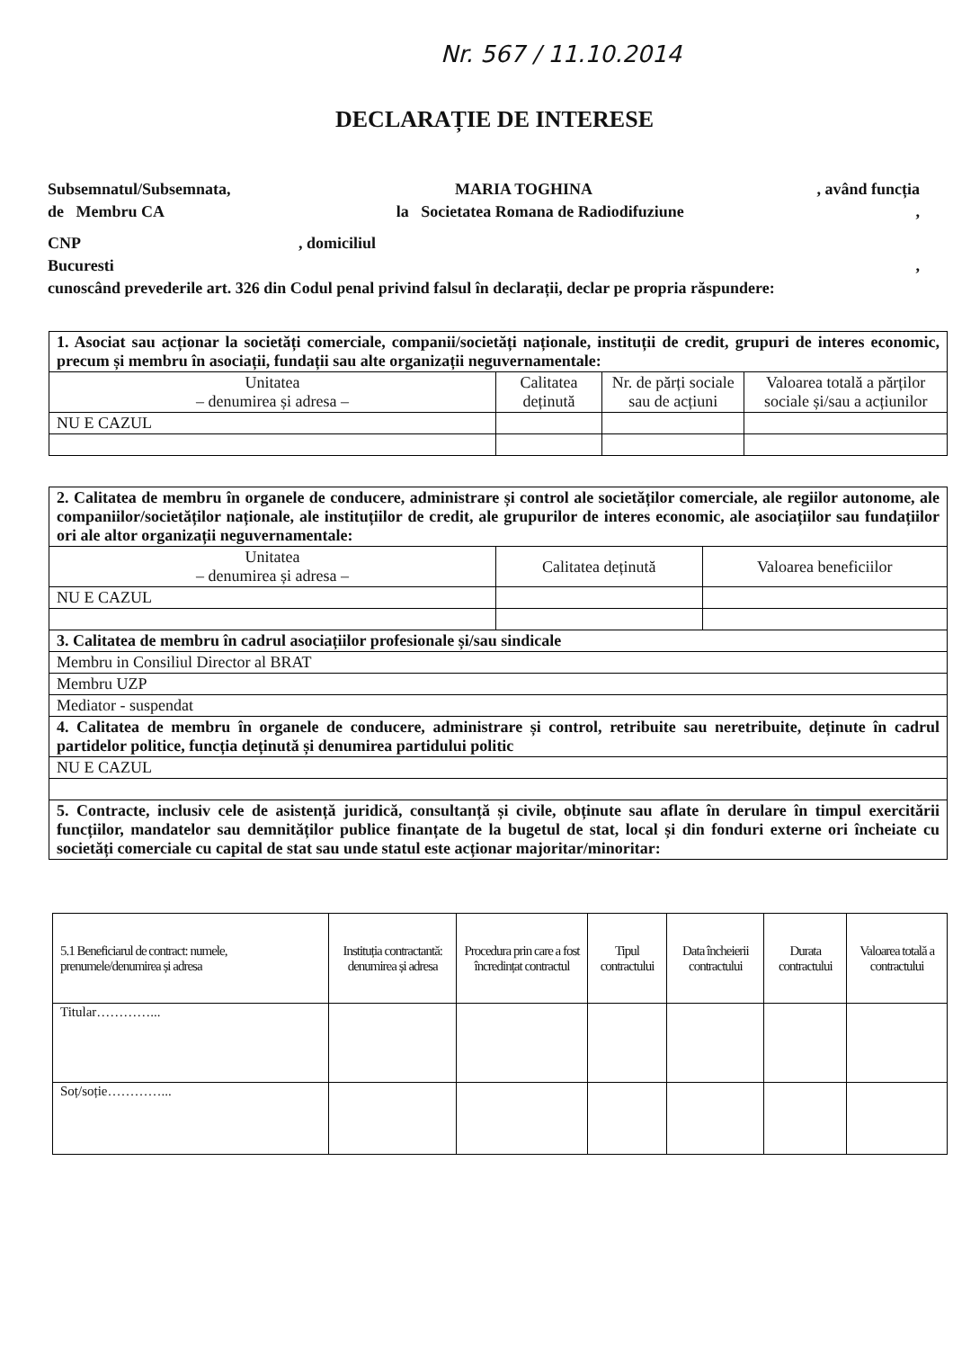Nr. 567 / 11.10.2014
DECLARAȚIE DE INTERESE
Subsemnatul/Subsemnata, MARIA TOGHINA, având funcția
de Membru CA la Societatea Romana de Radiodifuziune,
CNP , domiciliul
Bucuresti,
cunoscând prevederile art. 326 din Codul penal privind falsul în declarații, declar pe propria răspundere:
| 1. Asociat sau acționar la societăți comerciale, companii/societăți naționale, instituții de credit, grupuri de interes economic, precum și membru în asociații, fundații sau alte organizații neguvernamentale: | | | |
| Unitatea – denumirea și adresa – | Calitatea deținută | Nr. de părți sociale sau de acțiuni | Valoarea totală a părților sociale și/sau a acțiunilor |
| NU E CAZUL | | | |
| 2. Calitatea de membru în organele de conducere, administrare și control ale societăților comerciale, ale regiilor autonome, ale companiilor/societăților naționale, ale instituțiilor de credit, ale grupurilor de interes economic, ale asociațiilor sau fundațiilor ori ale altor organizații neguvernamentale: | | |
| Unitatea – denumirea și adresa – | Calitatea deținută | Valoarea beneficiilor |
| NU E CAZUL | | |
| 3. Calitatea de membru în cadrul asociațiilor profesionale și/sau sindicale | | |
| Membru in Consiliul Director al BRAT | | |
| Membru UZP | | |
| Mediator - suspendat | | |
| 4. Calitatea de membru în organele de conducere, administrare și control, retribuite sau neretribuite, deținute în cadrul partidelor politice, funcția deținută și denumirea partidului politic | | |
| NU E CAZUL | | |
| 5. Contracte, inclusiv cele de asistență juridică, consultanță și civile, obținute sau aflate în derulare în timpul exercitării funcțiilor, mandatelor sau demnităților publice finanțate de la bugetul de stat, local și din fonduri externe ori încheiate cu societăți comerciale cu capital de stat sau unde statul este acționar majoritar/minoritar: | | |
| 5.1 Beneficiarul de contract: numele, prenumele/denumirea și adresa | Instituția contractantă: denumirea și adresa | Procedura prin care a fost încredințat contractul | Tipul contractului | Data încheierii contractului | Durata contractului | Valoarea totală a contractului |
| --- | --- | --- | --- | --- | --- | --- |
| Titular…………... | | | | | | |
| Soț/soție…………... | | | | | | |